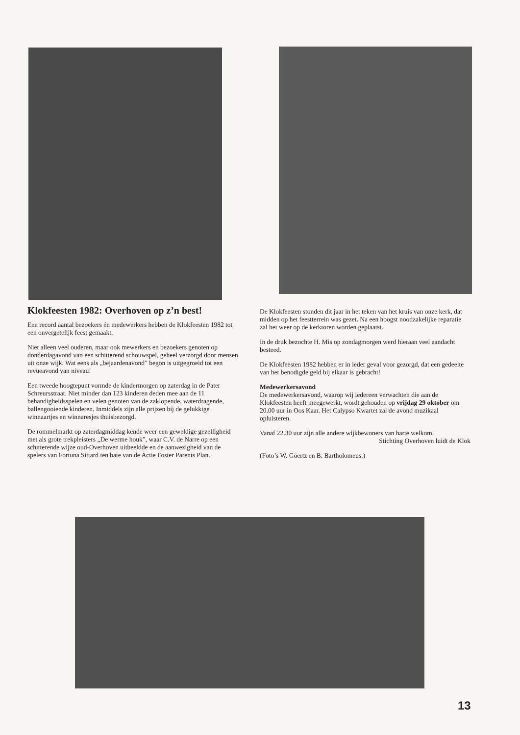Klokfeesten 1982: Overhoven op z’n best!
Een record aantal bezoekers én medewerkers hebben de Klokfeesten 1982 tot een onvergetelijk feest gemaakt.
Niet alleen veel ouderen, maar ook mewerkers en bezoekers genoten op donderdagavond van een schitterend schouwspel, geheel verzorgd door mensen uit onze wijk. Wat eens als „bejaardenavond” begon is uitgegroeid tot een revueavond van niveau!
Een tweede hoogtepunt vormde de kindermorgen op zaterdag in de Pater Schreursstraat. Niet minder dan 123 kinderen deden mee aan de 11 behandigheidsspelen en velen genoten van de zaklopende, waterdragende, ballengooiende kinderen. Inmiddels zijn alle prijzen bij de gelukkige winnaartjes en winnaresjes thuisbezorgd.
De rommelmarkt op zaterdagmiddag kende weer een geweldige gezelligheid met als grote trekpleisters „De werme houk”, waar C.V. de Narre op een schitterende wijze oud-Overhoven uitbeeldde en de aanwezigheid van de spelers van Fortuna Sittard ten bate van de Actie Foster Parents Plan.
De Klokfeesten stonden dit jaar in het teken van het kruis van onze kerk, dat midden op het feestterrein was gezet. Na een hoogst noodzakelijke reparatie zal het weer op de kerktoren worden geplaatst.
In de druk bezochte H. Mis op zondagmorgen werd hieraan veel aandacht besteed.
De Klokfeesten 1982 hebben er in ieder geval voor gezorgd, dat een gedeelte van het benodigde geld bij elkaar is gebracht!
Medewerkersavond
De medewerkersavond, waarop wij iedereen verwachten die aan de Klokfeesten heeft meegewerkt, wordt gehouden op vrijdag 29 oktober om 20.00 uur in Oos Kaar. Het Calypso Kwartet zal de avond muzikaal opluisteren.
Vanaf 22.30 uur zijn alle andere wijkbewoners van harte welkom.
Stichting Overhoven luidt de Klok
(Foto’s W. Göertz en B. Bartholomeus.)
13